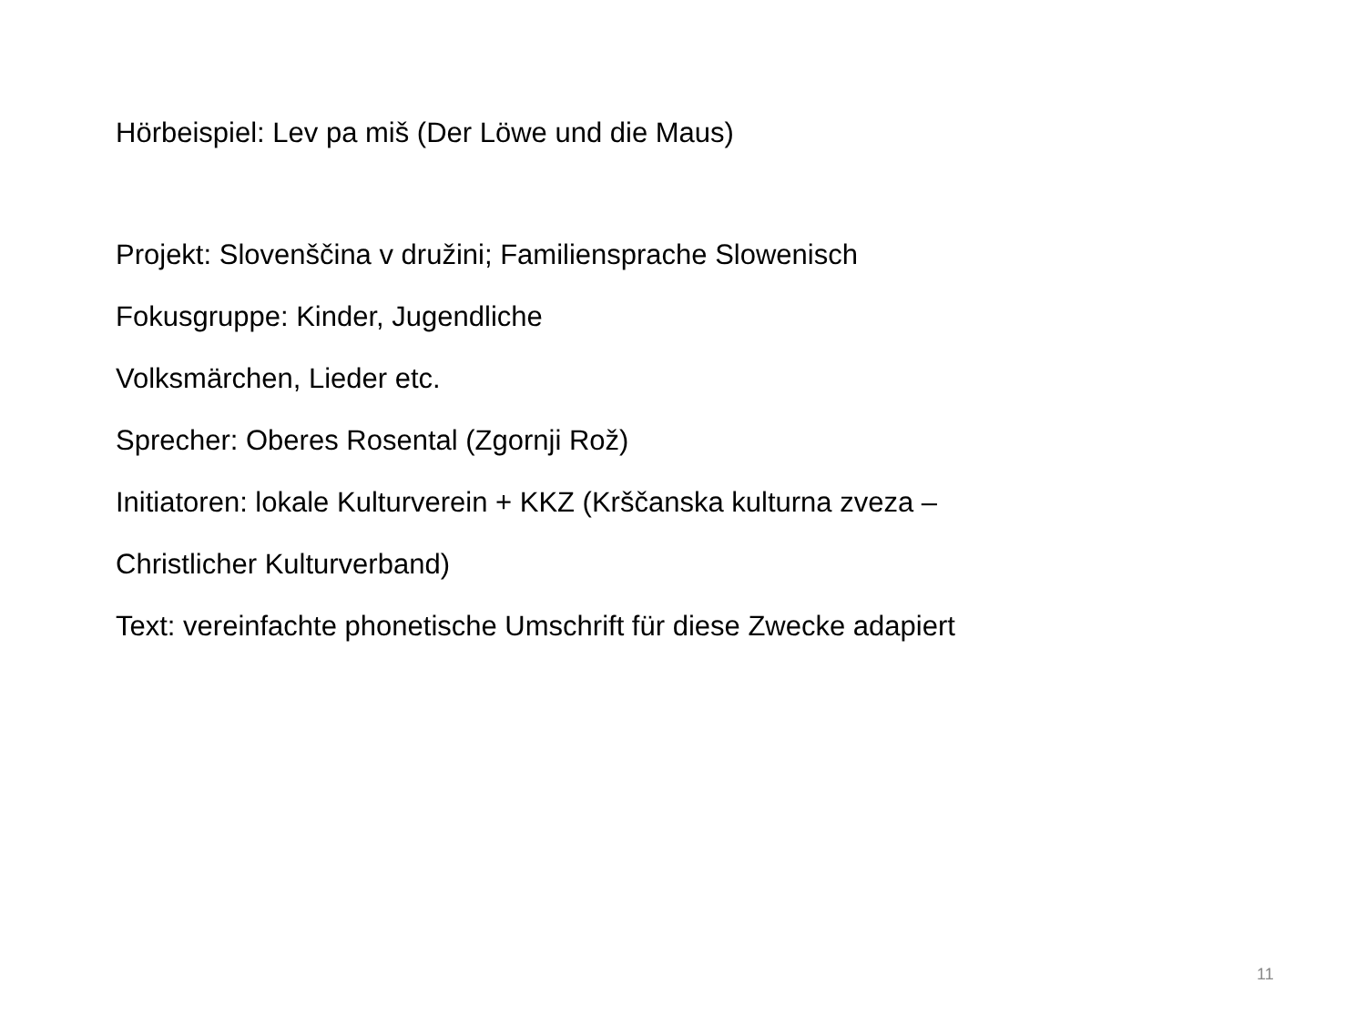Hörbeispiel: Lev pa miš (Der Löwe und die Maus)
Projekt: Slovenščina v družini; Familiensprache Slowenisch
Fokusgruppe: Kinder, Jugendliche
Volksmärchen, Lieder etc.
Sprecher: Oberes Rosental (Zgornji Rož)
Initiatoren: lokale Kulturverein + KKZ (Krščanska kulturna zveza –
Christlicher Kulturverband)
Text: vereinfachte phonetische Umschrift für diese Zwecke adapiert
11